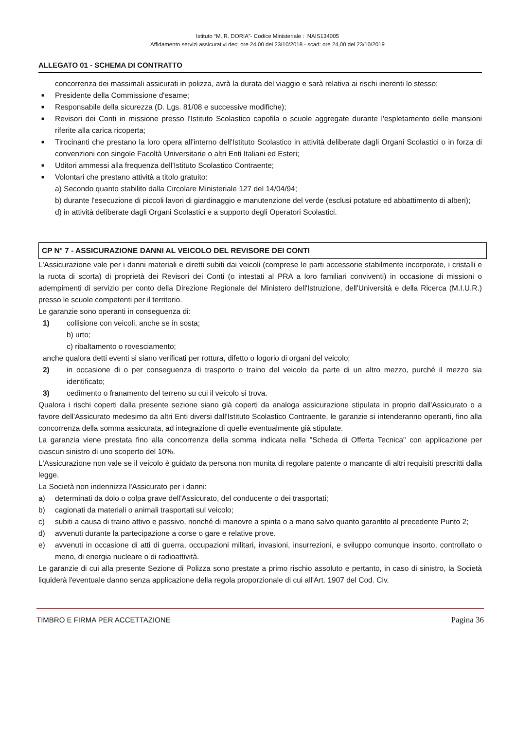Istituto “M. R. DORIA”- Codice Ministeriale : NAIS134005
Affidamento servizi assicurativi dec: ore 24,00 del 23/10/2018 - scad: ore 24,00 del 23/10/2019
ALLEGATO 01 - SCHEMA DI CONTRATTO
concorrenza dei massimali assicurati in polizza, avrà la durata del viaggio e sarà relativa ai rischi inerenti lo stesso;
■ Presidente della Commissione d'esame;
■ Responsabile della sicurezza (D. Lgs. 81/08 e successive modifiche);
■ Revisori dei Conti in missione presso l'Istituto Scolastico capofila o scuole aggregate durante l'espletamento delle mansioni riferite alla carica ricoperta;
■ Tirocinanti che prestano la loro opera all'interno dell'Istituto Scolastico in attività deliberate dagli Organi Scolastici o in forza di convenzioni con singole Facoltà Universitarie o altri Enti Italiani ed Esteri;
■ Uditori ammessi alla frequenza dell'Istituto Scolastico Contraente;
■ Volontari che prestano attività a titolo gratuito:
a) Secondo quanto stabilito dalla Circolare Ministeriale 127 del 14/04/94;
b) durante l'esecuzione di piccoli lavori di giardinaggio e manutenzione del verde (esclusi potature ed abbattimento di alberi);
d) in attività deliberate dagli Organi Scolastici e a supporto degli Operatori Scolastici.
CP N° 7 - ASSICURAZIONE DANNI AL VEICOLO DEL REVISORE DEI CONTI
L'Assicurazione vale per i danni materiali e diretti subiti dai veicoli (comprese le parti accessorie stabilmente incorporate, i cristalli e la ruota di scorta) di proprietà dei Revisori dei Conti (o intestati al PRA a loro familiari conviventi) in occasione di missioni o adempimenti di servizio per conto della Direzione Regionale del Ministero dell'Istruzione, dell'Università e della Ricerca (M.I.U.R.) presso le scuole competenti per il territorio.
Le garanzie sono operanti in conseguenza di:
1) collisione con veicoli, anche se in sosta;
b) urto;
c) ribaltamento o rovesciamento;
anche qualora detti eventi si siano verificati per rottura, difetto o logorio di organi del veicolo;
2) in occasione di o per conseguenza di trasporto o traino del veicolo da parte di un altro mezzo, purché il mezzo sia identificato;
3) cedimento o franamento del terreno su cui il veicolo si trova.
Qualora i rischi coperti dalla presente sezione siano già coperti da analoga assicurazione stipulata in proprio dall'Assicurato o a favore dell'Assicurato medesimo da altri Enti diversi dall'Istituto Scolastico Contraente, le garanzie si intenderanno operanti, fino alla concorrenza della somma assicurata, ad integrazione di quelle eventualmente già stipulate.
La garanzia viene prestata fino alla concorrenza della somma indicata nella "Scheda di Offerta Tecnica" con applicazione per ciascun sinistro di uno scoperto del 10%.
L'Assicurazione non vale se il veicolo è guidato da persona non munita di regolare patente o mancante di altri requisiti prescritti dalla legge.
La Società non indennizza l'Assicurato per i danni:
a) determinati da dolo o colpa grave dell'Assicurato, del conducente o dei trasportati;
b) cagionati da materiali o animali trasportati sul veicolo;
c) subiti a causa di traino attivo e passivo, nonché di manovre a spinta o a mano salvo quanto garantito al precedente Punto 2;
d) avvenuti durante la partecipazione a corse o gare e relative prove.
e) avvenuti in occasione di atti di guerra, occupazioni militari, invasioni, insurrezioni, e sviluppo comunque insorto, controllato o meno, di energia nucleare o di radioattività.
Le garanzie di cui alla presente Sezione di Polizza sono prestate a primo rischio assoluto e pertanto, in caso di sinistro, la Società liquiderà l'eventuale danno senza applicazione della regola proporzionale di cui all'Art. 1907 del Cod. Civ.
TIMBRO E FIRMA PER ACCETTAZIONE Pagina 36